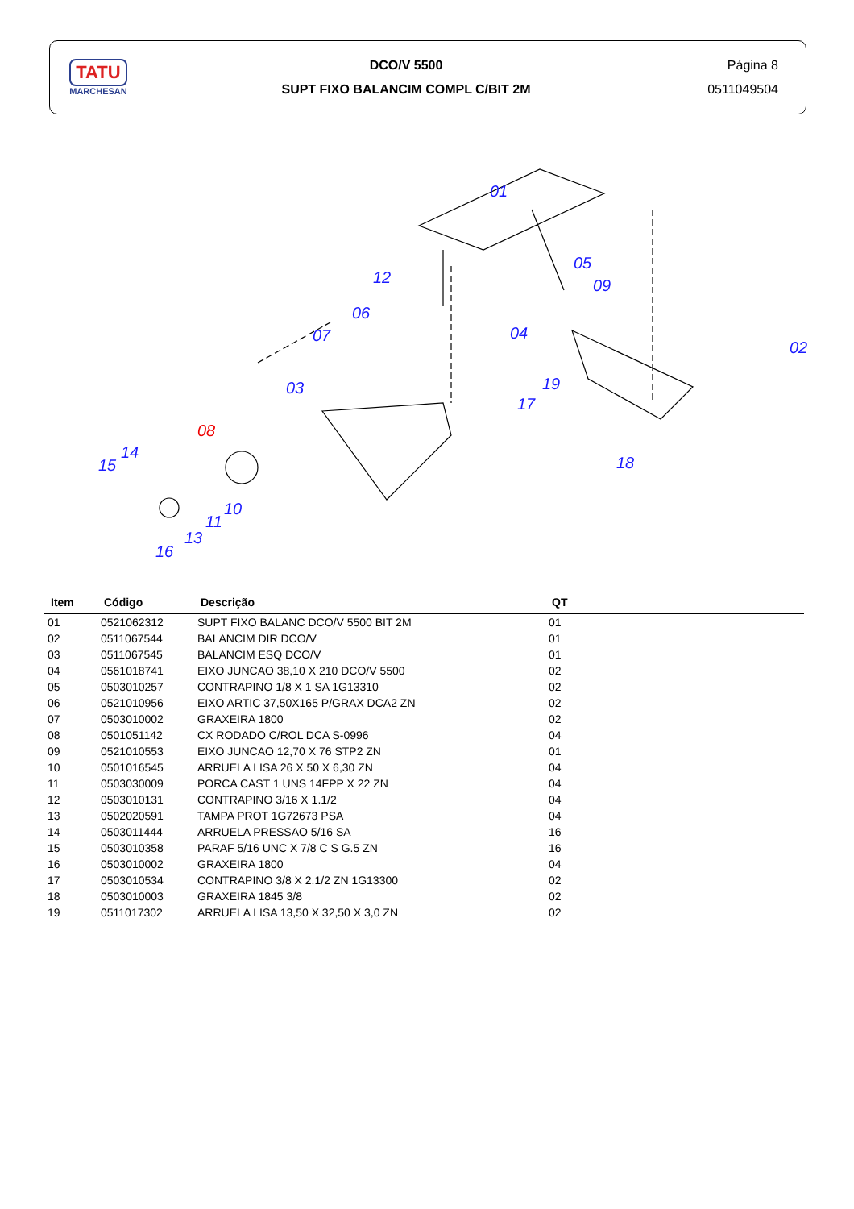TATU
MARCHESAN
DCO/V 5500
SUPT FIXO BALANCIM COMPL C/BIT 2M
Página 8
0511049504
01
02
03
04
05
06
07
08
09
10
11
12
13
14
15
16
17
18
19
| Item | Código | Descrição | QT |
| --- | --- | --- | --- |
| 01 | 0521062312 | SUPT FIXO BALANC DCO/V 5500 BIT 2M | 01 |
| 02 | 0511067544 | BALANCIM DIR DCO/V | 01 |
| 03 | 0511067545 | BALANCIM ESQ DCO/V | 01 |
| 04 | 0561018741 | EIXO JUNCAO 38,10 X 210 DCO/V 5500 | 02 |
| 05 | 0503010257 | CONTRAPINO 1/8 X 1 SA 1G13310 | 02 |
| 06 | 0521010956 | EIXO ARTIC 37,50X165 P/GRAX DCA2 ZN | 02 |
| 07 | 0503010002 | GRAXEIRA 1800 | 02 |
| 08 | 0501051142 | CX RODADO C/ROL DCA S-0996 | 04 |
| 09 | 0521010553 | EIXO JUNCAO 12,70 X 76 STP2 ZN | 01 |
| 10 | 0501016545 | ARRUELA LISA 26 X 50 X 6,30 ZN | 04 |
| 11 | 0503030009 | PORCA CAST 1 UNS 14FPP X 22 ZN | 04 |
| 12 | 0503010131 | CONTRAPINO 3/16 X 1.1/2 | 04 |
| 13 | 0502020591 | TAMPA PROT 1G72673 PSA | 04 |
| 14 | 0503011444 | ARRUELA PRESSAO 5/16 SA | 16 |
| 15 | 0503010358 | PARAF 5/16 UNC X 7/8 C S G.5 ZN | 16 |
| 16 | 0503010002 | GRAXEIRA 1800 | 04 |
| 17 | 0503010534 | CONTRAPINO 3/8 X 2.1/2 ZN 1G13300 | 02 |
| 18 | 0503010003 | GRAXEIRA 1845 3/8 | 02 |
| 19 | 0511017302 | ARRUELA LISA 13,50 X 32,50 X 3,0 ZN | 02 |